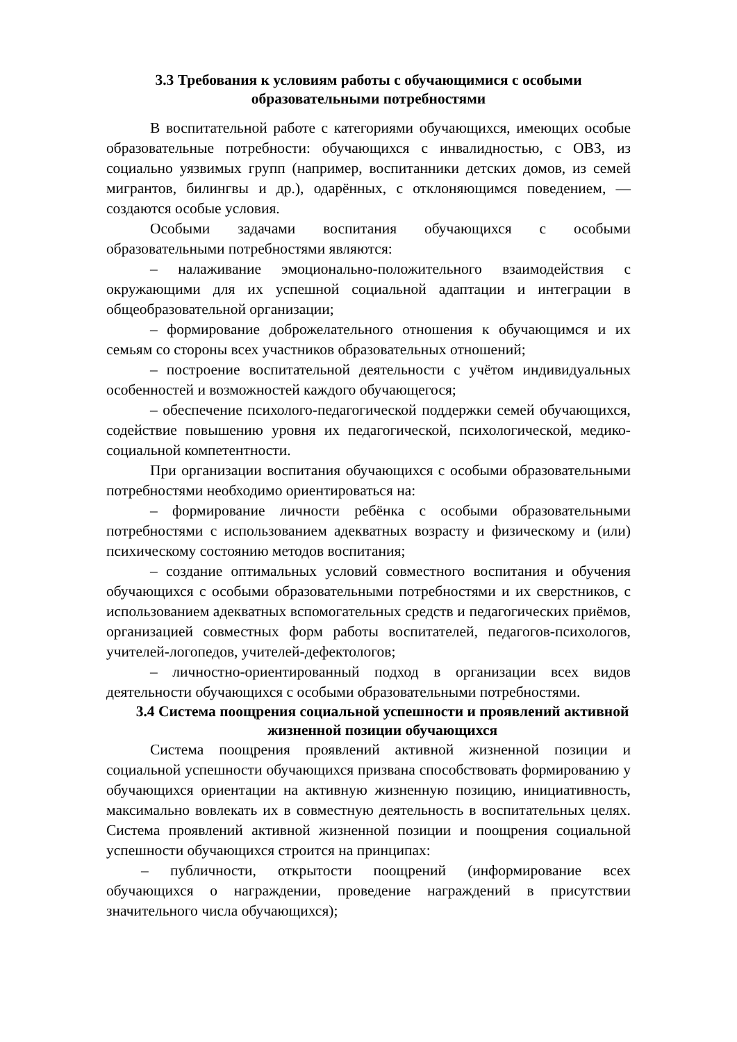3.3 Требования к условиям работы с обучающимися с особыми образовательными потребностями
В воспитательной работе с категориями обучающихся, имеющих особые образовательные потребности: обучающихся с инвалидностью, с ОВЗ, из социально уязвимых групп (например, воспитанники детских домов, из семей мигрантов, билингвы и др.), одарённых, с отклоняющимся поведением, — создаются особые условия.
Особыми задачами воспитания обучающихся с особыми образовательными потребностями являются:
– налаживание эмоционально-положительного взаимодействия с окружающими для их успешной социальной адаптации и интеграции в общеобразовательной организации;
– формирование доброжелательного отношения к обучающимся и их семьям со стороны всех участников образовательных отношений;
– построение воспитательной деятельности с учётом индивидуальных особенностей и возможностей каждого обучающегося;
– обеспечение психолого-педагогической поддержки семей обучающихся, содействие повышению уровня их педагогической, психологической, медико-социальной компетентности.
При организации воспитания обучающихся с особыми образовательными потребностями необходимо ориентироваться на:
– формирование личности ребёнка с особыми образовательными потребностями с использованием адекватных возрасту и физическому и (или) психическому состоянию методов воспитания;
– создание оптимальных условий совместного воспитания и обучения обучающихся с особыми образовательными потребностями и их сверстников, с использованием адекватных вспомогательных средств и педагогических приёмов, организацией совместных форм работы воспитателей, педагогов-психологов, учителей-логопедов, учителей-дефектологов;
– личностно-ориентированный подход в организации всех видов деятельности обучающихся с особыми образовательными потребностями.
3.4 Система поощрения социальной успешности и проявлений активной жизненной позиции обучающихся
Система поощрения проявлений активной жизненной позиции и социальной успешности обучающихся призвана способствовать формированию у обучающихся ориентации на активную жизненную позицию, инициативность, максимально вовлекать их в совместную деятельность в воспитательных целях. Система проявлений активной жизненной позиции и поощрения социальной успешности обучающихся строится на принципах:
– публичности, открытости поощрений (информирование всех обучающихся о награждении, проведение награждений в присутствии значительного числа обучающихся);